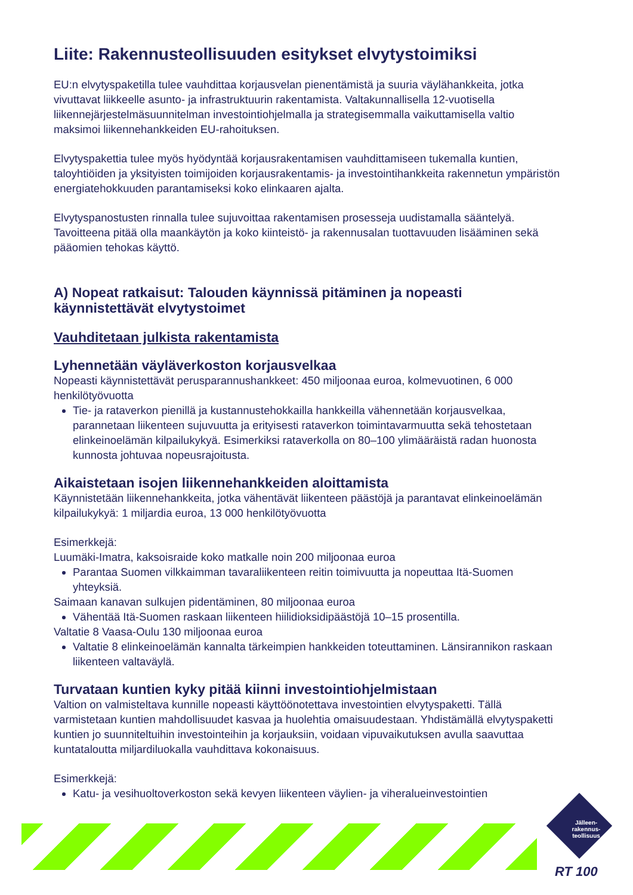Liite: Rakennusteollisuuden esitykset elvytystoimiksi
EU:n elvytyspaketilla tulee vauhdittaa korjausvelan pienentämistä ja suuria väylähankkeita, jotka vivuttavat liikkeelle asunto- ja infrastruktuurin rakentamista. Valtakunnallisella 12-vuotisella liikennejärjestelmäsuunnitelman investointiohjelmalla ja strategisemmalla vaikuttamisella valtio maksimoi liikennehankkeiden EU-rahoituksen.
Elvytyspakettia tulee myös hyödyntää korjausrakentamisen vauhdittamiseen tukemalla kuntien, taloyhtiöiden ja yksityisten toimijoiden korjausrakentamis- ja investointihankkeita rakennetun ympäristön energiatehokkuuden parantamiseksi koko elinkaaren ajalta.
Elvytyspanostusten rinnalla tulee sujuvoittaa rakentamisen prosesseja uudistamalla sääntelyä. Tavoitteena pitää olla maankäytön ja koko kiinteistö- ja rakennusalan tuottavuuden lisääminen sekä pääomien tehokas käyttö.
A) Nopeat ratkaisut: Talouden käynnissä pitäminen ja nopeasti käynnistettävät elvytystoimet
Vauhditetaan julkista rakentamista
Lyhennetään väyläverkoston korjausvelkaa
Nopeasti käynnistettävät perusparannushankkeet: 450 miljoonaa euroa, kolmevuotinen, 6 000 henkilötyövuotta
Tie- ja rataverkon pienillä ja kustannustehokkailla hankkeilla vähennetään korjausvelkaa, parannetaan liikenteen sujuvuutta ja erityisesti rataverkon toimintavarmuutta sekä tehostetaan elinkeinoelämän kilpailukykyä. Esimerkiksi rataverkolla on 80–100 ylimääräistä radan huonosta kunnosta johtuvaa nopeusrajoitusta.
Aikaistetaan isojen liikennehankkeiden aloittamista
Käynnistetään liikennehankkeita, jotka vähentävät liikenteen päästöjä ja parantavat elinkeinoelämän kilpailukykyä: 1 miljardia euroa, 13 000 henkilötyövuotta
Esimerkkejä:
Luumäki-Imatra, kaksoisraide koko matkalle noin 200 miljoonaa euroa
Parantaa Suomen vilkkaimman tavaraliikenteen reitin toimivuutta ja nopeuttaa Itä-Suomen yhteyksiä.
Saimaan kanavan sulkujen pidentäminen, 80 miljoonaa euroa
Vähentää Itä-Suomen raskaan liikenteen hiilidioksidipäästöjä 10–15 prosentilla.
Valtatie 8 Vaasa-Oulu 130 miljoonaa euroa
Valtatie 8 elinkeinoelämän kannalta tärkeimpien hankkeiden toteuttaminen. Länsirannikon raskaan liikenteen valtaväylä.
Turvataan kuntien kyky pitää kiinni investointiohjelmistaan
Valtion on valmisteltava kunnille nopeasti käyttöönotettava investointien elvytyspaketti. Tällä varmistetaan kuntien mahdollisuudet kasvaa ja huolehtia omaisuudestaan. Yhdistämällä elvytyspaketti kuntien jo suunniteltuihin investointeihin ja korjauksiin, voidaan vipuvaikutuksen avulla saavuttaa kuntataloutta miljardiluokalla vauhdittava kokonaisuus.
Esimerkkejä:
Katu- ja vesihuoltoverkoston sekä kevyen liikenteen väylien- ja viheralueinvestointien
Jälleen-
rakennus-
teollisuus
RT 100